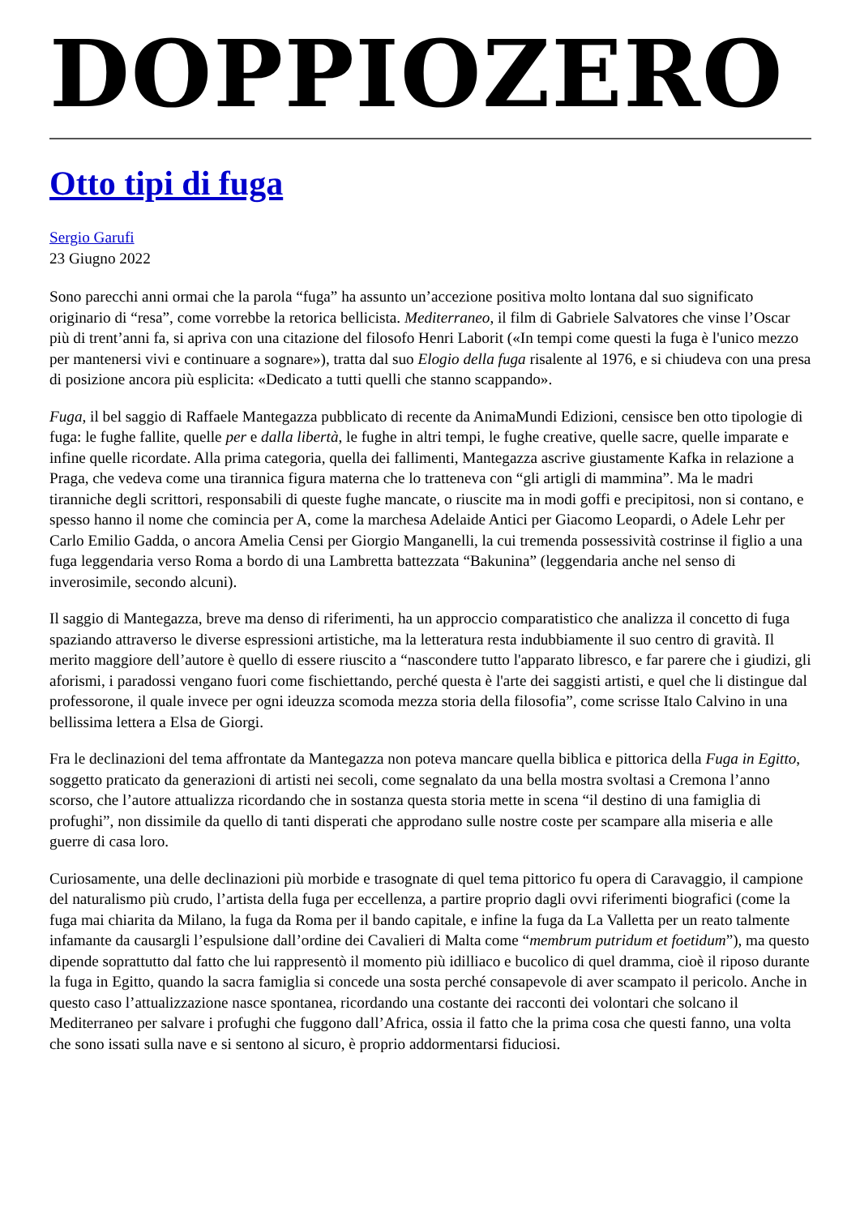DOPPIOZERO
Otto tipi di fuga
Sergio Garufi
23 Giugno 2022
Sono parecchi anni ormai che la parola “fuga” ha assunto un’accezione positiva molto lontana dal suo significato originario di “resa”, come vorrebbe la retorica bellicista. Mediterraneo, il film di Gabriele Salvatores che vinse l’Oscar più di trent’anni fa, si apriva con una citazione del filosofo Henri Laborit («In tempi come questi la fuga è l'unico mezzo per mantenersi vivi e continuare a sognare»), tratta dal suo Elogio della fuga risalente al 1976, e si chiudeva con una presa di posizione ancora più esplicita: «Dedicato a tutti quelli che stanno scappando».
Fuga, il bel saggio di Raffaele Mantegazza pubblicato di recente da AnimaMundi Edizioni, censisce ben otto tipologie di fuga: le fughe fallite, quelle per e dalla libertà, le fughe in altri tempi, le fughe creative, quelle sacre, quelle imparate e infine quelle ricordate. Alla prima categoria, quella dei fallimenti, Mantegazza ascrive giustamente Kafka in relazione a Praga, che vedeva come una tirannica figura materna che lo tratteneva con “gli artigli di mammina”. Ma le madri tiranniche degli scrittori, responsabili di queste fughe mancate, o riuscite ma in modi goffi e precipitosi, non si contano, e spesso hanno il nome che comincia per A, come la marchesa Adelaide Antici per Giacomo Leopardi, o Adele Lehr per Carlo Emilio Gadda, o ancora Amelia Censi per Giorgio Manganelli, la cui tremenda possessività costrinse il figlio a una fuga leggendaria verso Roma a bordo di una Lambretta battezzata “Bakunina” (leggendaria anche nel senso di inverosimile, secondo alcuni).
Il saggio di Mantegazza, breve ma denso di riferimenti, ha un approccio comparatistico che analizza il concetto di fuga spaziando attraverso le diverse espressioni artistiche, ma la letteratura resta indubbiamente il suo centro di gravità. Il merito maggiore dell’autore è quello di essere riuscito a “nascondere tutto l'apparato libresco, e far parere che i giudizi, gli aforismi, i paradossi vengano fuori come fischiettando, perché questa è l'arte dei saggisti artisti, e quel che li distingue dal professorone, il quale invece per ogni ideuzza scomoda mezza storia della filosofia”, come scrisse Italo Calvino in una bellissima lettera a Elsa de Giorgi.
Fra le declinazioni del tema affrontate da Mantegazza non poteva mancare quella biblica e pittorica della Fuga in Egitto, soggetto praticato da generazioni di artisti nei secoli, come segnalato da una bella mostra svoltasi a Cremona l’anno scorso, che l’autore attualizza ricordando che in sostanza questa storia mette in scena “il destino di una famiglia di profughi”, non dissimile da quello di tanti disperati che approdano sulle nostre coste per scampare alla miseria e alle guerre di casa loro.
Curiosamente, una delle declinazioni più morbide e trasognate di quel tema pittorico fu opera di Caravaggio, il campione del naturalismo più crudo, l’artista della fuga per eccellenza, a partire proprio dagli ovvi riferimenti biografici (come la fuga mai chiarita da Milano, la fuga da Roma per il bando capitale, e infine la fuga da La Valletta per un reato talmente infamante da causargli l’espulsione dall’ordine dei Cavalieri di Malta come “membrum putridum et foetidum”), ma questo dipende soprattutto dal fatto che lui rappresentò il momento più idilliaco e bucolico di quel dramma, cioè il riposo durante la fuga in Egitto, quando la sacra famiglia si concede una sosta perché consapevole di aver scampato il pericolo. Anche in questo caso l’attualizzazione nasce spontanea, ricordando una costante dei racconti dei volontari che solcano il Mediterraneo per salvare i profughi che fuggono dall’Africa, ossia il fatto che la prima cosa che questi fanno, una volta che sono issati sulla nave e si sentono al sicuro, è proprio addormentarsi fiduciosi.